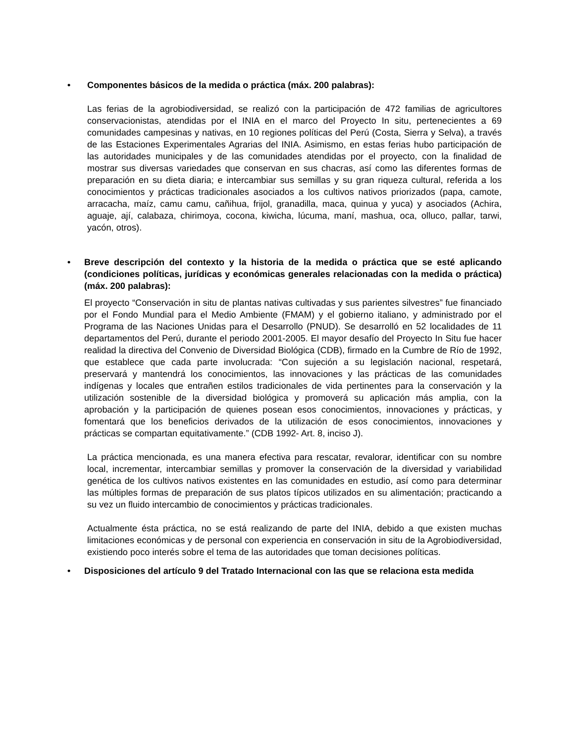• Componentes básicos de la medida o práctica (máx. 200 palabras):
Las ferias de la agrobiodiversidad, se realizó con la participación de 472 familias de agricultores conservacionistas, atendidas por el INIA en el marco del Proyecto In situ, pertenecientes a 69 comunidades campesinas y nativas, en 10 regiones políticas del Perú (Costa, Sierra y Selva), a través de las Estaciones Experimentales Agrarias del INIA. Asimismo, en estas ferias hubo participación de las autoridades municipales y de las comunidades atendidas por el proyecto, con la finalidad de mostrar sus diversas variedades que conservan en sus chacras, así como las diferentes formas de preparación en su dieta diaria; e intercambiar sus semillas y su gran riqueza cultural, referida a los conocimientos y prácticas tradicionales asociados a los cultivos nativos priorizados (papa, camote, arracacha, maíz, camu camu, cañihua, frijol, granadilla, maca, quinua y yuca) y asociados (Achira, aguaje, ají, calabaza, chirimoya, cocona, kiwicha, lúcuma, maní, mashua, oca, olluco, pallar, tarwi, yacón, otros).
• Breve descripción del contexto y la historia de la medida o práctica que se esté aplicando (condiciones políticas, jurídicas y económicas generales relacionadas con la medida o práctica) (máx. 200 palabras):
El proyecto “Conservación in situ de plantas nativas cultivadas y sus parientes silvestres” fue financiado por el Fondo Mundial para el Medio Ambiente (FMAM) y el gobierno italiano, y administrado por el Programa de las Naciones Unidas para el Desarrollo (PNUD). Se desarrolló en 52 localidades de 11 departamentos del Perú, durante el periodo 2001-2005. El mayor desafío del Proyecto In Situ fue hacer realidad la directiva del Convenio de Diversidad Biológica (CDB), firmado en la Cumbre de Río de 1992, que establece que cada parte involucrada: “Con sujeción a su legislación nacional, respetará, preservará y mantendrá los conocimientos, las innovaciones y las prácticas de las comunidades indígenas y locales que entrañen estilos tradicionales de vida pertinentes para la conservación y la utilización sostenible de la diversidad biológica y promoverá su aplicación más amplia, con la aprobación y la participación de quienes posean esos conocimientos, innovaciones y prácticas, y fomentará que los beneficios derivados de la utilización de esos conocimientos, innovaciones y prácticas se compartan equitativamente.” (CDB 1992- Art. 8, inciso J).
La práctica mencionada, es una manera efectiva para rescatar, revalorar, identificar con su nombre local, incrementar, intercambiar semillas y promover la conservación de la diversidad y variabilidad genética de los cultivos nativos existentes en las comunidades en estudio, así como para determinar las múltiples formas de preparación de sus platos típicos utilizados en su alimentación; practicando a su vez un fluido intercambio de conocimientos y prácticas tradicionales.
Actualmente ésta práctica, no se está realizando de parte del INIA, debido a que existen muchas limitaciones económicas y de personal con experiencia en conservación in situ de la Agrobiodiversidad, existiendo poco interés sobre el tema de las autoridades que toman decisiones políticas.
• Disposiciones del artículo 9 del Tratado Internacional con las que se relaciona esta medida